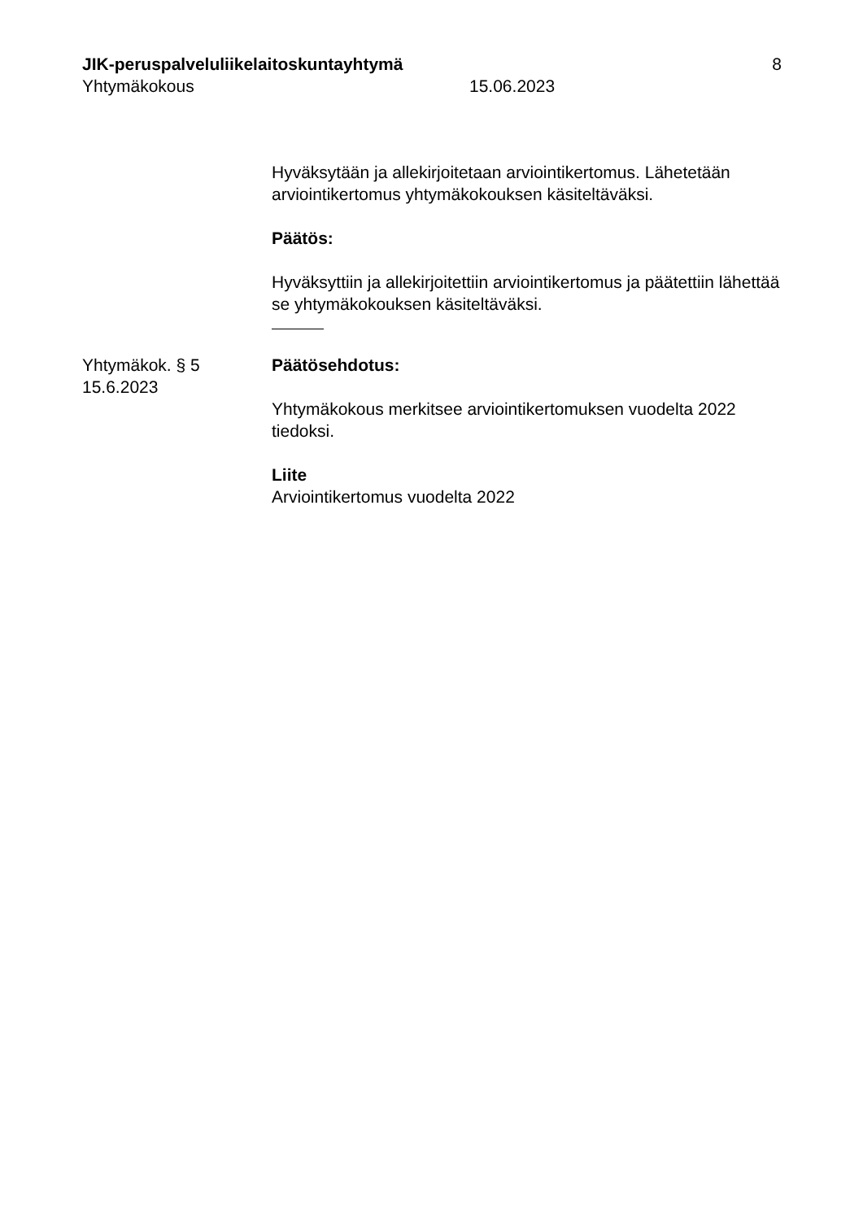JIK-peruspalveluliikelaitoskuntayhtymä
8
Yhtymäkokous 15.06.2023
Hyväksytään ja allekirjoitetaan arviointikertomus. Lähetetään arviointikertomus yhtymäkokouksen käsiteltäväksi.
Päätös:
Hyväksyttiin ja allekirjoitettiin arviointikertomus ja päätettiin lähettää se yhtymäkokouksen käsiteltäväksi.
Yhtymäkok. § 5
15.6.2023
Päätösehdotus:
Yhtymäkokous merkitsee arviointikertomuksen vuodelta 2022 tiedoksi.
Liite
Arviointikertomus vuodelta 2022